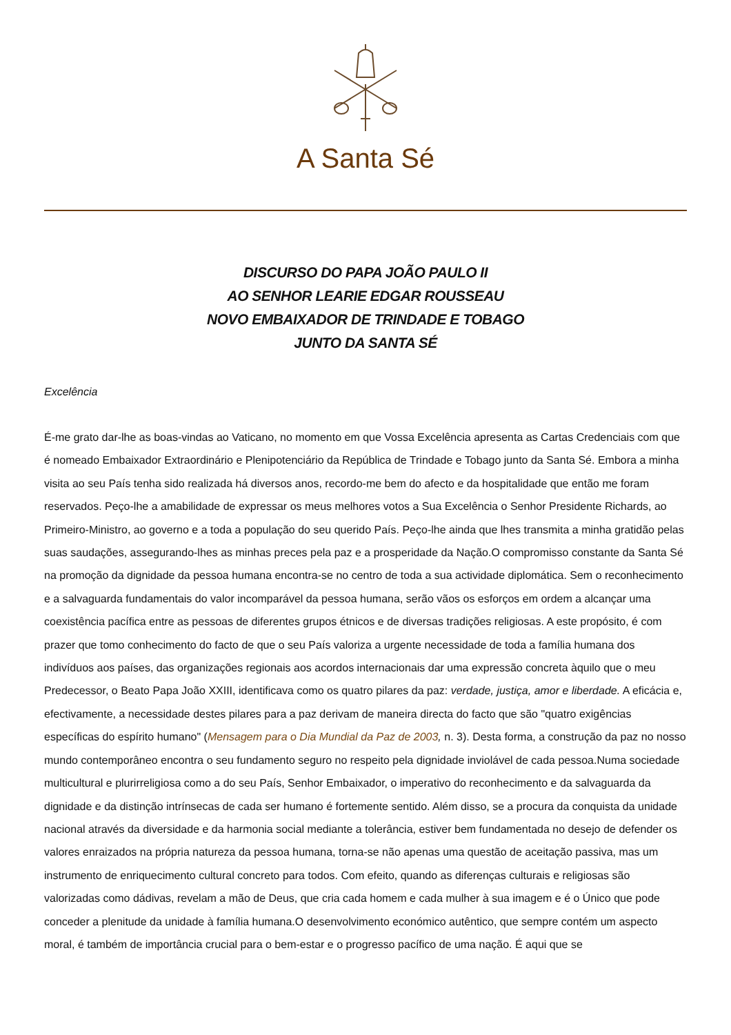A Santa Sé
DISCURSO DO PAPA JOÃO PAULO II
AO SENHOR LEARIE EDGAR ROUSSEAU
NOVO EMBAIXADOR DE TRINDADE E TOBAGO
JUNTO DA SANTA SÉ
Excelência
É-me grato dar-lhe as boas-vindas ao Vaticano, no momento em que Vossa Excelência apresenta as Cartas Credenciais com que é nomeado Embaixador Extraordinário e Plenipotenciário da República de Trindade e Tobago junto da Santa Sé. Embora a minha visita ao seu País tenha sido realizada há diversos anos, recordo-me bem do afecto e da hospitalidade que então me foram reservados. Peço-lhe a amabilidade de expressar os meus melhores votos a Sua Excelência o Senhor Presidente Richards, ao Primeiro-Ministro, ao governo e a toda a população do seu querido País. Peço-lhe ainda que lhes transmita a minha gratidão pelas suas saudações, assegurando-lhes as minhas preces pela paz e a prosperidade da Nação.O compromisso constante da Santa Sé na promoção da dignidade da pessoa humana encontra-se no centro de toda a sua actividade diplomática. Sem o reconhecimento e a salvaguarda fundamentais do valor incomparável da pessoa humana, serão vãos os esforços em ordem a alcançar uma coexistência pacífica entre as pessoas de diferentes grupos étnicos e de diversas tradições religiosas. A este propósito, é com prazer que tomo conhecimento do facto de que o seu País valoriza a urgente necessidade de toda a família humana dos indivíduos aos países, das organizações regionais aos acordos internacionais dar uma expressão concreta àquilo que o meu Predecessor, o Beato Papa João XXIII, identificava como os quatro pilares da paz: verdade, justiça, amor e liberdade. A eficácia e, efectivamente, a necessidade destes pilares para a paz derivam de maneira directa do facto que são "quatro exigências específicas do espírito humano" (Mensagem para o Dia Mundial da Paz de 2003, n. 3). Desta forma, a construção da paz no nosso mundo contemporâneo encontra o seu fundamento seguro no respeito pela dignidade inviolável de cada pessoa.Numa sociedade multicultural e plurirreligiosa como a do seu País, Senhor Embaixador, o imperativo do reconhecimento e da salvaguarda da dignidade e da distinção intrínsecas de cada ser humano é fortemente sentido. Além disso, se a procura da conquista da unidade nacional através da diversidade e da harmonia social mediante a tolerância, estiver bem fundamentada no desejo de defender os valores enraizados na própria natureza da pessoa humana, torna-se não apenas uma questão de aceitação passiva, mas um instrumento de enriquecimento cultural concreto para todos. Com efeito, quando as diferenças culturais e religiosas são valorizadas como dádivas, revelam a mão de Deus, que cria cada homem e cada mulher à sua imagem e é o Único que pode conceder a plenitude da unidade à família humana.O desenvolvimento económico autêntico, que sempre contém um aspecto moral, é também de importância crucial para o bem-estar e o progresso pacífico de uma nação. É aqui que se